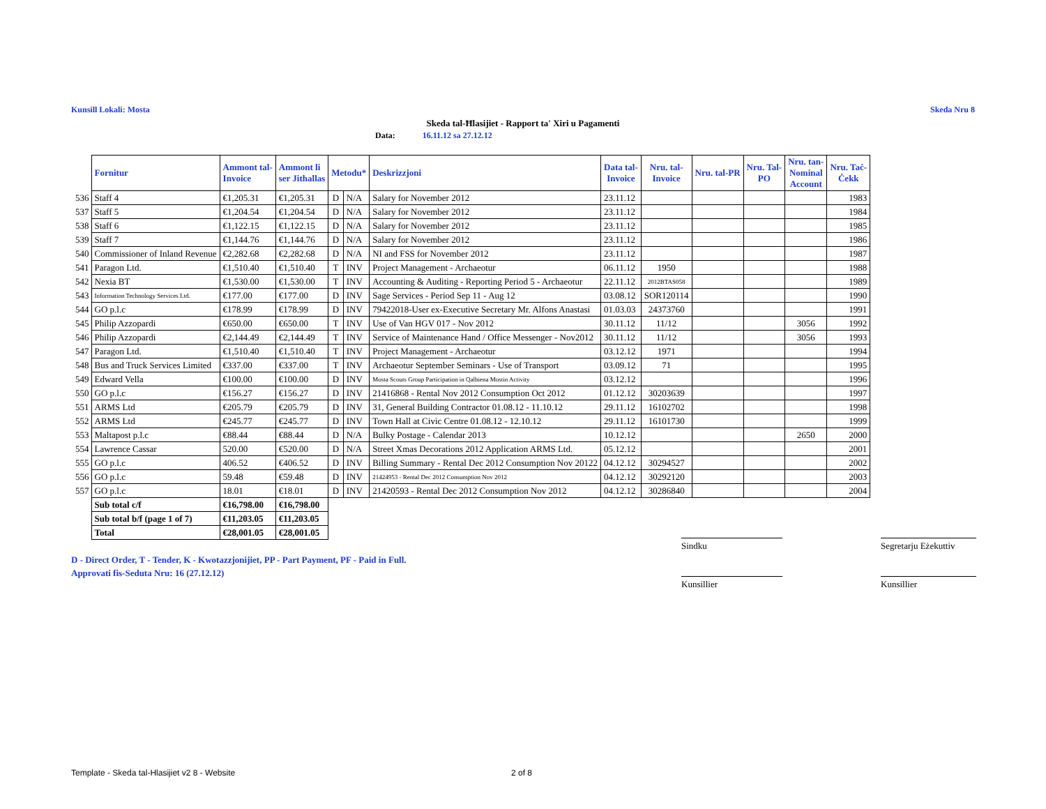Kunsill Lokali: Mosta Skeda Nru 8
Skeda tal-Ħlasijiet - Rapport ta' Xiri u Pagamenti
Data: 16.11.12 sa 27.12.12
| | Fornitur | Ammont tal- Invoice | Ammont li ser Jithallas | Metodu* | | Deskrizzjoni | Data tal- Invoice | Nru. tal- Invoice | Nru. tal-PR | Nru. Tal- PO | Nru. tan- Nominal Account | Nru. Taċ- Ċekk |
| --- | --- | --- | --- | --- | --- | --- | --- | --- | --- | --- | --- | --- |
| 536 | Staff 4 | €1,205.31 | €1,205.31 | D | N/A | Salary for November 2012 | 23.11.12 | | | | | 1983 |
| 537 | Staff 5 | €1,204.54 | €1,204.54 | D | N/A | Salary for November 2012 | 23.11.12 | | | | | 1984 |
| 538 | Staff 6 | €1,122.15 | €1,122.15 | D | N/A | Salary for November 2012 | 23.11.12 | | | | | 1985 |
| 539 | Staff 7 | €1,144.76 | €1,144.76 | D | N/A | Salary for November 2012 | 23.11.12 | | | | | 1986 |
| 540 | Commissioner of Inland Revenue | €2,282.68 | €2,282.68 | D | N/A | NI and FSS for November 2012 | 23.11.12 | | | | | 1987 |
| 541 | Paragon Ltd. | €1,510.40 | €1,510.40 | T | INV | Project Management - Archaeotur | 06.11.12 | 1950 | | | | 1988 |
| 542 | Nexia BT | €1,530.00 | €1,530.00 | T | INV | Accounting & Auditing - Reporting Period 5 - Archaeotur | 22.11.12 | 2012BTAS058 | | | | 1989 |
| 543 | Information Technology Services Ltd. | €177.00 | €177.00 | D | INV | Sage Services - Period Sep 11 - Aug 12 | 03.08.12 | SOR120114 | | | | 1990 |
| 544 | GO p.l.c | €178.99 | €178.99 | D | INV | 79422018-User ex-Executive Secretary Mr. Alfons Anastasi | 01.03.03 | 24373760 | | | | 1991 |
| 545 | Philip Azzopardi | €650.00 | €650.00 | T | INV | Use of Van HGV 017 - Nov 2012 | 30.11.12 | 11/12 | | | 3056 | 1992 |
| 546 | Philip Azzopardi | €2,144.49 | €2,144.49 | T | INV | Service of Maintenance Hand / Office Messenger - Nov2012 | 30.11.12 | 11/12 | | | 3056 | 1993 |
| 547 | Paragon Ltd. | €1,510.40 | €1,510.40 | T | INV | Project Management - Archaeotur | 03.12.12 | 1971 | | | | 1994 |
| 548 | Bus and Truck Services Limited | €337.00 | €337.00 | T | INV | Archaeotur September Seminars - Use of Transport | 03.09.12 | 71 | | | | 1995 |
| 549 | Edward Vella | €100.00 | €100.00 | D | INV | Mosta Scouts Group Participation in Qalbiena Mostin Activity | 03.12.12 | | | | | 1996 |
| 550 | GO p.l.c | €156.27 | €156.27 | D | INV | 21416868 - Rental Nov 2012 Consumption Oct 2012 | 01.12.12 | 30203639 | | | | 1997 |
| 551 | ARMS Ltd | €205.79 | €205.79 | D | INV | 31, General Building Contractor 01.08.12 - 11.10.12 | 29.11.12 | 16102702 | | | | 1998 |
| 552 | ARMS Ltd | €245.77 | €245.77 | D | INV | Town Hall at Civic Centre 01.08.12 - 12.10.12 | 29.11.12 | 16101730 | | | | 1999 |
| 553 | Maltapost p.l.c | €88.44 | €88.44 | D | N/A | Bulky Postage - Calendar 2013 | 10.12.12 | | | | 2650 | 2000 |
| 554 | Lawrence Cassar | 520.00 | €520.00 | D | N/A | Street Xmas Decorations 2012 Application ARMS Ltd. | 05.12.12 | | | | | 2001 |
| 555 | GO p.l.c | 406.52 | €406.52 | D | INV | Billing Summary - Rental Dec 2012 Consumption Nov 20122 | 04.12.12 | 30294527 | | | | 2002 |
| 556 | GO p.l.c | 59.48 | €59.48 | D | INV | 21424953 - Rental Dec 2012 Consumption Nov 2012 | 04.12.12 | 30292120 | | | | 2003 |
| 557 | GO p.l.c | 18.01 | €18.01 | D | INV | 21420593 - Rental Dec 2012 Consumption Nov 2012 | 04.12.12 | 30286840 | | | | 2004 |
| | Sub total c/f | €16,798.00 | €16,798.00 | | | | | | | | | |
| | Sub total b/f (page 1 of 7) | €11,203.05 | €11,203.05 | | | | | | | | | |
| | Total | €28,001.05 | €28,001.05 | | | | | | | | | |
Sindku
Segretarju Eżekuttiv
Kunsillier Kunsillier
D - Direct Order, T - Tender, K - Kwotazzjonijiet, PP - Part Payment, PF - Paid in Full.
Approvati fis-Seduta Nru: 16 (27.12.12)
Template - Skeda tal-Hlasijiet v2 8 - Website
2 of 8